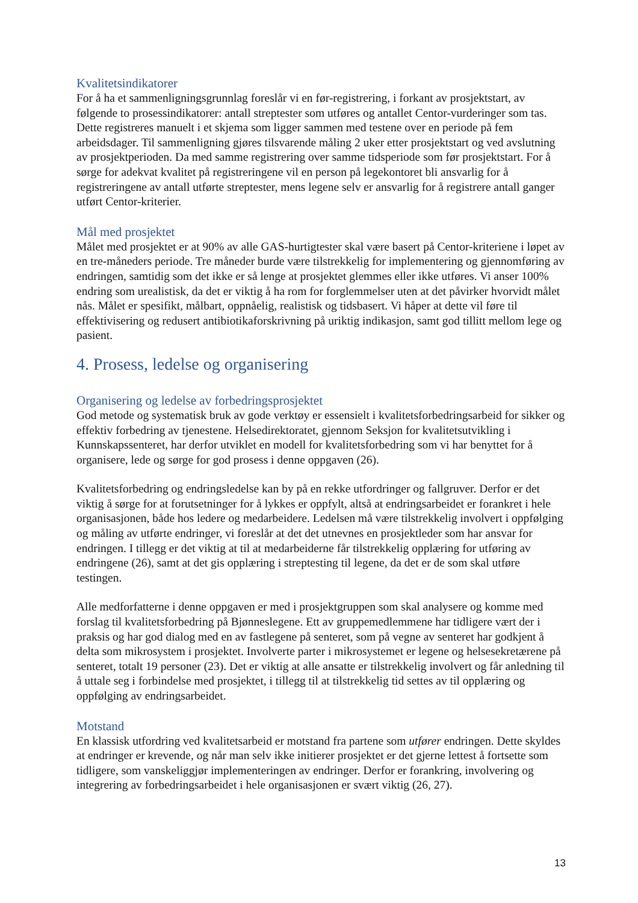Kvalitetsindikatorer
For å ha et sammenligningsgrunnlag foreslår vi en før-registrering, i forkant av prosjektstart, av følgende to prosessindikatorer: antall streptester som utføres og antallet Centor-vurderinger som tas. Dette registreres manuelt i et skjema som ligger sammen med testene over en periode på fem arbeidsdager. Til sammenligning gjøres tilsvarende måling 2 uker etter prosjektstart og ved avslutning av prosjektperioden. Da med samme registrering over samme tidsperiode som før prosjektstart. For å sørge for adekvat kvalitet på registreringene vil en person på legekontoret bli ansvarlig for å registreringene av antall utførte streptester, mens legene selv er ansvarlig for å registrere antall ganger utført Centor-kriterier.
Mål med prosjektet
Målet med prosjektet er at 90% av alle GAS-hurtigtester skal være basert på Centor-kriteriene i løpet av en tre-måneders periode. Tre måneder burde være tilstrekkelig for implementering og gjennomføring av endringen, samtidig som det ikke er så lenge at prosjektet glemmes eller ikke utføres. Vi anser 100% endring som urealistisk, da det er viktig å ha rom for forglemmelser uten at det påvirker hvorvidt målet nås. Målet er spesifikt, målbart, oppnåelig, realistisk og tidsbasert. Vi håper at dette vil føre til effektivisering og redusert antibiotikaforskrivning på uriktig indikasjon, samt god tillitt mellom lege og pasient.
4. Prosess, ledelse og organisering
Organisering og ledelse av forbedringsprosjektet
God metode og systematisk bruk av gode verktøy er essensielt i kvalitetsforbedringsarbeid for sikker og effektiv forbedring av tjenestene. Helsedirektoratet, gjennom Seksjon for kvalitetsutvikling i Kunnskapssenteret, har derfor utviklet en modell for kvalitetsforbedring som vi har benyttet for å organisere, lede og sørge for god prosess i denne oppgaven (26).
Kvalitetsforbedring og endringsledelse kan by på en rekke utfordringer og fallgruver. Derfor er det viktig å sørge for at forutsetninger for å lykkes er oppfylt, altså at endringsarbeidet er forankret i hele organisasjonen, både hos ledere og medarbeidere. Ledelsen må være tilstrekkelig involvert i oppfølging og måling av utførte endringer, vi foreslår at det det utnevnes en prosjektleder som har ansvar for endringen. I tillegg er det viktig at til at medarbeiderne får tilstrekkelig opplæring for utføring av endringene (26), samt at det gis opplæring i streptesting til legene, da det er de som skal utføre testingen.
Alle medforfatterne i denne oppgaven er med i prosjektgruppen som skal analysere og komme med forslag til kvalitetsforbedring på Bjønneslegene. Ett av gruppemedlemmene har tidligere vært der i praksis og har god dialog med en av fastlegene på senteret, som på vegne av senteret har godkjent å delta som mikrosystem i prosjektet. Involverte parter i mikrosystemet er legene og helsesekretærene på senteret, totalt 19 personer (23). Det er viktig at alle ansatte er tilstrekkelig involvert og får anledning til å uttale seg i forbindelse med prosjektet, i tillegg til at tilstrekkelig tid settes av til opplæring og oppfølging av endringsarbeidet.
Motstand
En klassisk utfordring ved kvalitetsarbeid er motstand fra partene som utfører endringen. Dette skyldes at endringer er krevende, og når man selv ikke initierer prosjektet er det gjerne lettest å fortsette som tidligere, som vanskeliggjør implementeringen av endringer. Derfor er forankring, involvering og integrering av forbedringsarbeidet i hele organisasjonen er svært viktig (26, 27).
13